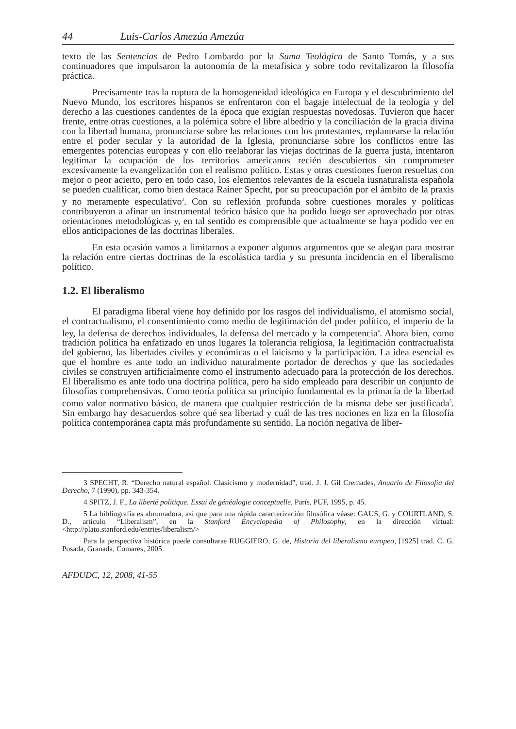44 Luis-Carlos Amezúa Amezúa
texto de las Sentencias de Pedro Lombardo por la Suma Teológica de Santo Tomás, y a sus continuadores que impulsaron la autonomía de la metafísica y sobre todo revitalizaron la filosofía práctica.
Precisamente tras la ruptura de la homogeneidad ideológica en Europa y el descubrimiento del Nuevo Mundo, los escritores hispanos se enfrentaron con el bagaje intelectual de la teología y del derecho a las cuestiones candentes de la época que exigían respuestas novedosas. Tuvieron que hacer frente, entre otras cuestiones, a la polémica sobre el libre albedrío y la conciliación de la gracia divina con la libertad humana, pronunciarse sobre las relaciones con los protestantes, replantearse la relación entre el poder secular y la autoridad de la Iglesia, pronunciarse sobre los conflictos entre las emergentes potencias europeas y con ello reelaborar las viejas doctrinas de la guerra justa, intentaron legitimar la ocupación de los territorios americanos recién descubiertos sin comprometer excesivamente la evangelización con el realismo político. Estas y otras cuestiones fueron resueltas con mejor o peor acierto, pero en todo caso, los elementos relevantes de la escuela iusnaturalista española se pueden cualificar, como bien destaca Rainer Specht, por su preocupación por el ámbito de la praxis y no meramente especulativo<sup>3</sup>. Con su reflexión profunda sobre cuestiones morales y políticas contribuyeron a afinar un instrumental teórico básico que ha podido luego ser aprovechado por otras orientaciones metodológicas y, en tal sentido es comprensible que actualmente se haya podido ver en ellos anticipaciones de las doctrinas liberales.
En esta ocasión vamos a limitarnos a exponer algunos argumentos que se alegan para mostrar la relación entre ciertas doctrinas de la escolástica tardía y su presunta incidencia en el liberalismo político.
1.2. El liberalismo
El paradigma liberal viene hoy definido por los rasgos del individualismo, el atomismo social, el contractualismo, el consentimiento como medio de legitimación del poder político, el imperio de la ley, la defensa de derechos individuales, la defensa del mercado y la competencia<sup>4</sup>. Ahora bien, como tradición política ha enfatizado en unos lugares la tolerancia religiosa, la legitimación contractualista del gobierno, las libertades civiles y económicas o el laicismo y la participación. La idea esencial es que el hombre es ante todo un individuo naturalmente portador de derechos y que las sociedades civiles se construyen artificialmente como el instrumento adecuado para la protección de los derechos. El liberalismo es ante todo una doctrina política, pero ha sido empleado para describir un conjunto de filosofías comprehensivas. Como teoría política su principio fundamental es la primacía de la libertad como valor normativo básico, de manera que cualquier restricción de la misma debe ser justificada<sup>5</sup>. Sin embargo hay desacuerdos sobre qué sea libertad y cuál de las tres nociones en liza en la filosofía política contemporánea capta más profundamente su sentido. La noción negativa de liber-
3 SPECHT, R. “Derecho natural español. Clasicismo y modernidad”, trad. J. J. Gil Cremades, Anuario de Filosofía del Derecho, 7 (1990), pp. 343-354.
4 SPITZ, J. F., La liberté politique. Essai de généalogie conceptuelle, París, PUF, 1995, p. 45.
5 La bibliografía es abrumadora, así que para una rápida caracterización filosófica véase: GAUS, G. y COURTLAND, S. D., artículo “Liberalism”, en la Stanford Encyclopedia of Philosophy, en la dirección virtual: <http://plato.stanford.edu/entries/liberalism/>
Para la perspectiva histórica puede consultarse RUGGIERO, G. de, Historia del liberalismo europeo, [1925] trad. C. G. Posada, Granada, Comares, 2005.
AFDUDC, 12, 2008, 41-55